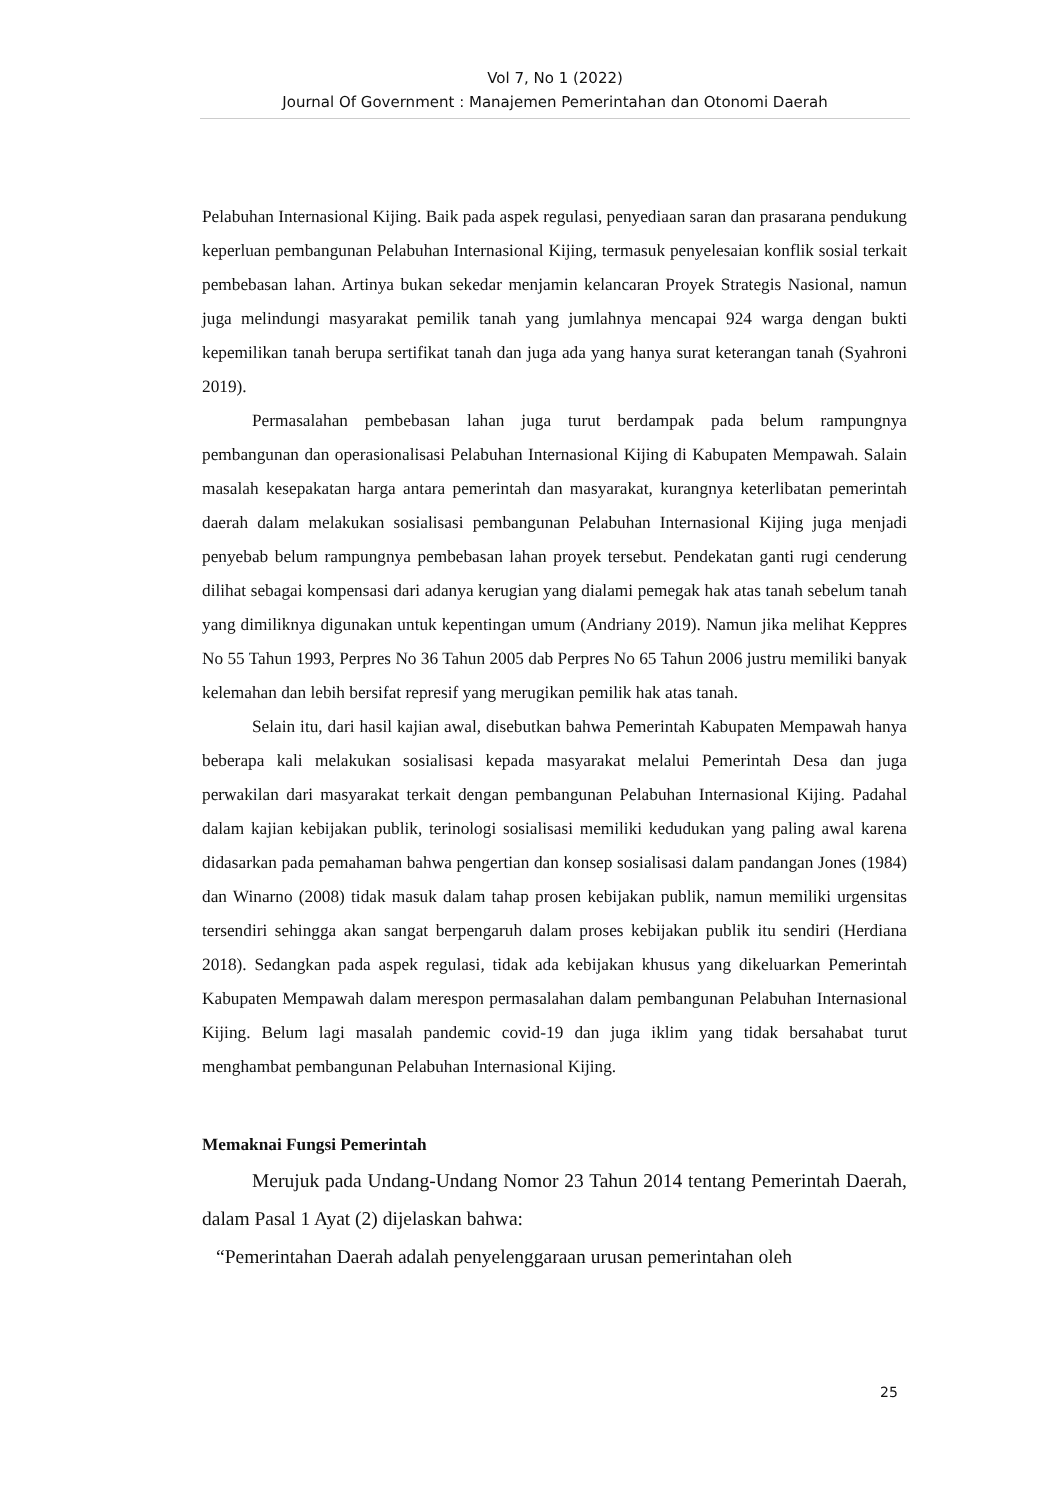Vol 7, No 1 (2022)
Journal Of Government : Manajemen Pemerintahan dan Otonomi Daerah
Pelabuhan Internasional Kijing. Baik pada aspek regulasi, penyediaan saran dan prasarana pendukung keperluan pembangunan Pelabuhan Internasional Kijing, termasuk penyelesaian konflik sosial terkait pembebasan lahan. Artinya bukan sekedar menjamin kelancaran Proyek Strategis Nasional, namun juga melindungi masyarakat pemilik tanah yang jumlahnya mencapai 924 warga dengan bukti kepemilikan tanah berupa sertifikat tanah dan juga ada yang hanya surat keterangan tanah (Syahroni 2019).
Permasalahan pembebasan lahan juga turut berdampak pada belum rampungnya pembangunan dan operasionalisasi Pelabuhan Internasional Kijing di Kabupaten Mempawah. Salain masalah kesepakatan harga antara pemerintah dan masyarakat, kurangnya keterlibatan pemerintah daerah dalam melakukan sosialisasi pembangunan Pelabuhan Internasional Kijing juga menjadi penyebab belum rampungnya pembebasan lahan proyek tersebut. Pendekatan ganti rugi cenderung dilihat sebagai kompensasi dari adanya kerugian yang dialami pemegak hak atas tanah sebelum tanah yang dimiliknya digunakan untuk kepentingan umum (Andriany 2019). Namun jika melihat Keppres No 55 Tahun 1993, Perpres No 36 Tahun 2005 dab Perpres No 65 Tahun 2006 justru memiliki banyak kelemahan dan lebih bersifat represif yang merugikan pemilik hak atas tanah.
Selain itu, dari hasil kajian awal, disebutkan bahwa Pemerintah Kabupaten Mempawah hanya beberapa kali melakukan sosialisasi kepada masyarakat melalui Pemerintah Desa dan juga perwakilan dari masyarakat terkait dengan pembangunan Pelabuhan Internasional Kijing. Padahal dalam kajian kebijakan publik, terinologi sosialisasi memiliki kedudukan yang paling awal karena didasarkan pada pemahaman bahwa pengertian dan konsep sosialisasi dalam pandangan Jones (1984) dan Winarno (2008) tidak masuk dalam tahap prosen kebijakan publik, namun memiliki urgensitas tersendiri sehingga akan sangat berpengaruh dalam proses kebijakan publik itu sendiri (Herdiana 2018). Sedangkan pada aspek regulasi, tidak ada kebijakan khusus yang dikeluarkan Pemerintah Kabupaten Mempawah dalam merespon permasalahan dalam pembangunan Pelabuhan Internasional Kijing. Belum lagi masalah pandemic covid-19 dan juga iklim yang tidak bersahabat turut menghambat pembangunan Pelabuhan Internasional Kijing.
Memaknai Fungsi Pemerintah
Merujuk pada Undang-Undang Nomor 23 Tahun 2014 tentang Pemerintah Daerah, dalam Pasal 1 Ayat (2) dijelaskan bahwa:
“Pemerintahan Daerah adalah penyelenggaraan urusan pemerintahan oleh
25